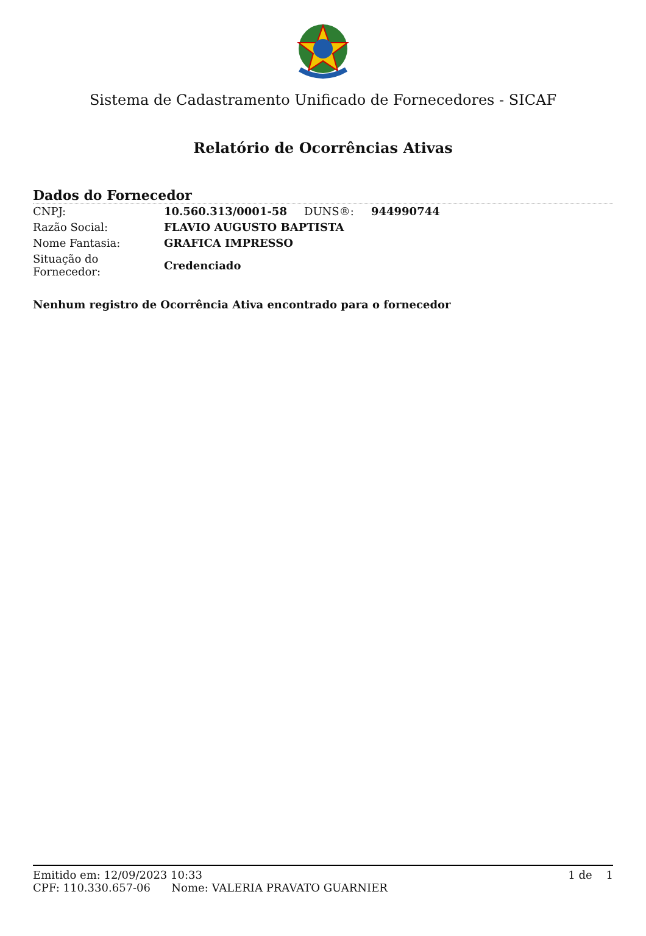Sistema de Cadastramento Unificado de Fornecedores - SICAF
Relatório de Ocorrências Ativas
Dados do Fornecedor
| CNPJ: | 10.560.313/0001-58 | DUNS®: | 944990744 |
| Razão Social: | FLAVIO AUGUSTO BAPTISTA | | |
| Nome Fantasia: | GRAFICA IMPRESSO | | |
| Situação do Fornecedor: | Credenciado | | |
Nenhum registro de Ocorrência Ativa encontrado para o fornecedor
Emitido em: 12/09/2023 10:33 1 de 1
CPF: 110.330.657-06 Nome: VALERIA PRAVATO GUARNIER